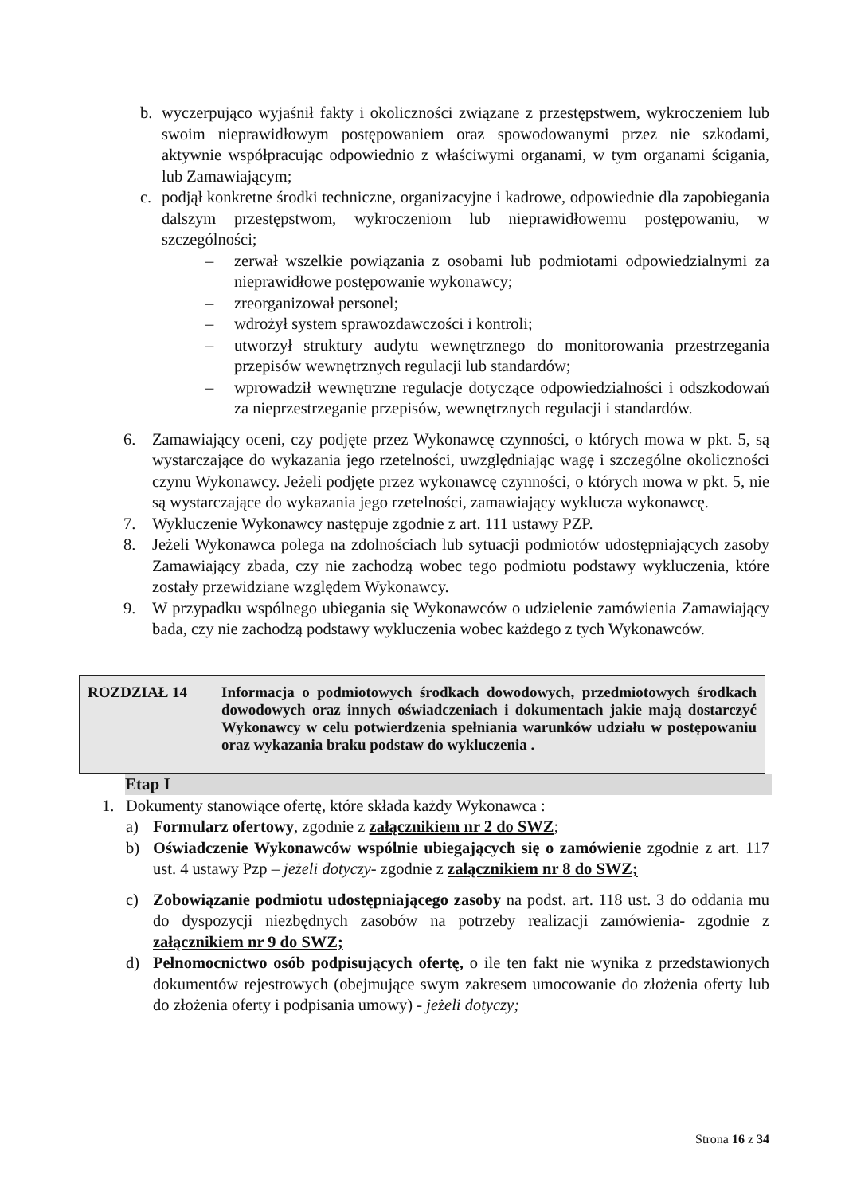b. wyczerpująco wyjaśnił fakty i okoliczności związane z przestępstwem, wykroczeniem lub swoim nieprawidłowym postępowaniem oraz spowodowanymi przez nie szkodami, aktywnie współpracując odpowiednio z właściwymi organami, w tym organami ścigania, lub Zamawiającym;
c. podjął konkretne środki techniczne, organizacyjne i kadrowe, odpowiednie dla zapobiegania dalszym przestępstwom, wykroczeniom lub nieprawidłowemu postępowaniu, w szczególności;
– zerwał wszelkie powiązania z osobami lub podmiotami odpowiedzialnymi za nieprawidłowe postępowanie wykonawcy;
– zreorganizował personel;
– wdrożył system sprawozdawczości i kontroli;
– utworzył struktury audytu wewnętrznego do monitorowania przestrzegania przepisów wewnętrznych regulacji lub standardów;
– wprowadził wewnętrzne regulacje dotyczące odpowiedzialności i odszkodowań za nieprzestrzeganie przepisów, wewnętrznych regulacji i standardów.
6. Zamawiający oceni, czy podjęte przez Wykonawcę czynności, o których mowa w pkt. 5, są wystarczające do wykazania jego rzetelności, uwzględniając wagę i szczególne okoliczności czynu Wykonawcy. Jeżeli podjęte przez wykonawcę czynności, o których mowa w pkt. 5, nie są wystarczające do wykazania jego rzetelności, zamawiający wyklucza wykonawcę.
7. Wykluczenie Wykonawcy następuje zgodnie z art. 111 ustawy PZP.
8. Jeżeli Wykonawca polega na zdolnościach lub sytuacji podmiotów udostępniających zasoby Zamawiający zbada, czy nie zachodzą wobec tego podmiotu podstawy wykluczenia, które zostały przewidziane względem Wykonawcy.
9. W przypadku wspólnego ubiegania się Wykonawców o udzielenie zamówienia Zamawiający bada, czy nie zachodzą podstawy wykluczenia wobec każdego z tych Wykonawców.
ROZDZIAŁ 14 Informacja o podmiotowych środkach dowodowych, przedmiotowych środkach dowodowych oraz innych oświadczeniach i dokumentach jakie mają dostarczyć Wykonawcy w celu potwierdzenia spełniania warunków udziału w postępowaniu oraz wykazania braku podstaw do wykluczenia .
Etap I
1. Dokumenty stanowiące ofertę, które składa każdy Wykonawca :
a) Formularz ofertowy, zgodnie z załącznikiem nr 2 do SWZ;
b) Oświadczenie Wykonawców wspólnie ubiegających się o zamówienie zgodnie z art. 117 ust. 4 ustawy Pzp – jeżeli dotyczy- zgodnie z załącznikiem nr 8 do SWZ;
c) Zobowiązanie podmiotu udostępniającego zasoby na podst. art. 118 ust. 3 do oddania mu do dyspozycji niezbędnych zasobów na potrzeby realizacji zamówienia- zgodnie z załącznikiem nr 9 do SWZ;
d) Pełnomocnictwo osób podpisujących ofertę, o ile ten fakt nie wynika z przedstawionych dokumentów rejestrowych (obejmujące swym zakresem umocowanie do złożenia oferty lub do złożenia oferty i podpisania umowy) - jeżeli dotyczy;
Strona 16 z 34